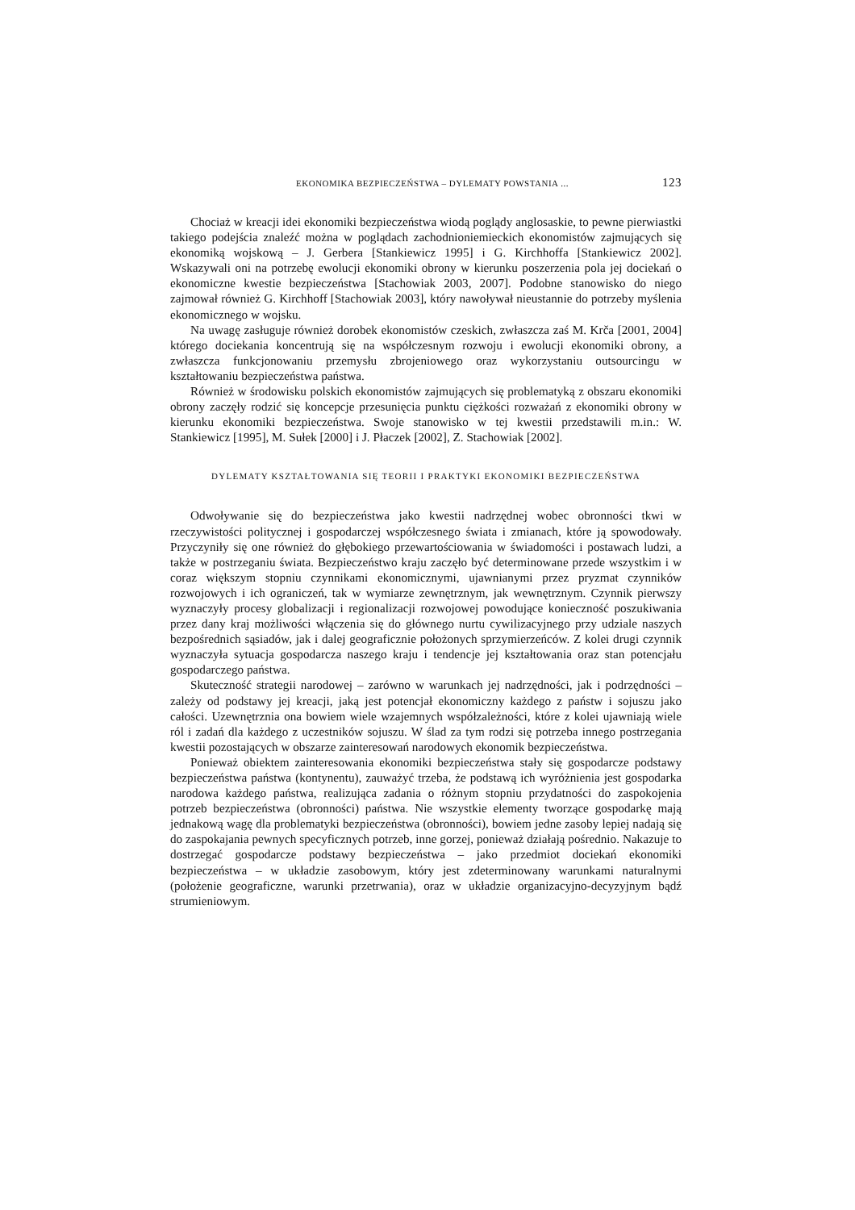EKONOMIKA BEZPIECZEŃSTWA – DYLEMATY POWSTANIA ... 123
Chociaż w kreacji idei ekonomiki bezpieczeństwa wiodą poglądy anglosaskie, to pewne pierwiastki takiego podejścia znaleźć można w poglądach zachodnioniemieckich ekonomistów zajmujących się ekonomiką wojskową – J. Gerbera [Stankiewicz 1995] i G. Kirchhoffa [Stankiewicz 2002]. Wskazywali oni na potrzebę ewolucji ekonomiki obrony w kierunku poszerzenia pola jej dociekań o ekonomiczne kwestie bezpieczeństwa [Stachowiak 2003, 2007]. Podobne stanowisko do niego zajmował również G. Kirchhoff [Stachowiak 2003], który nawoływał nieustannie do potrzeby myślenia ekonomicznego w wojsku.
Na uwagę zasługuje również dorobek ekonomistów czeskich, zwłaszcza zaś M. Krča [2001, 2004] którego dociekania koncentrują się na współczesnym rozwoju i ewolucji ekonomiki obrony, a zwłaszcza funkcjonowaniu przemysłu zbrojeniowego oraz wykorzystaniu outsourcingu w kształtowaniu bezpieczeństwa państwa.
Również w środowisku polskich ekonomistów zajmujących się problematyką z obszaru ekonomiki obrony zaczęły rodzić się koncepcje przesunięcia punktu ciężkości rozważań z ekonomiki obrony w kierunku ekonomiki bezpieczeństwa. Swoje stanowisko w tej kwestii przedstawili m.in.: W. Stankiewicz [1995], M. Sułek [2000] i J. Płaczek [2002], Z. Stachowiak [2002].
DYLEMATY KSZTAŁTOWANIA SIĘ TEORII I PRAKTYKI EKONOMIKI BEZPIECZEŃSTWA
Odwoływanie się do bezpieczeństwa jako kwestii nadrzędnej wobec obronności tkwi w rzeczywistości politycznej i gospodarczej współczesnego świata i zmianach, które ją spowodowały. Przyczyniły się one również do głębokiego przewartościowania w świadomości i postawach ludzi, a także w postrzeganiu świata. Bezpieczeństwo kraju zaczęło być determinowane przede wszystkim i w coraz większym stopniu czynnikami ekonomicznymi, ujawnianymi przez pryzmat czynników rozwojowych i ich ograniczeń, tak w wymiarze zewnętrznym, jak wewnętrznym. Czynnik pierwszy wyznaczyły procesy globalizacji i regionalizacji rozwojowej powodujące konieczność poszukiwania przez dany kraj możliwości włączenia się do głównego nurtu cywilizacyjnego przy udziale naszych bezpośrednich sąsiadów, jak i dalej geograficznie położonych sprzymierzeńców. Z kolei drugi czynnik wyznaczyła sytuacja gospodarcza naszego kraju i tendencje jej kształtowania oraz stan potencjału gospodarczego państwa.
Skuteczność strategii narodowej – zarówno w warunkach jej nadrzędności, jak i podrzędności – zależy od podstawy jej kreacji, jaką jest potencjał ekonomiczny każdego z państw i sojuszu jako całości. Uzewnętrznia ona bowiem wiele wzajemnych współzależności, które z kolei ujawniają wiele ról i zadań dla każdego z uczestników sojuszu. W ślad za tym rodzi się potrzeba innego postrzegania kwestii pozostających w obszarze zainteresowań narodowych ekonomik bezpieczeństwa.
Ponieważ obiektem zainteresowania ekonomiki bezpieczeństwa stały się gospodarcze podstawy bezpieczeństwa państwa (kontynentu), zauważyć trzeba, że podstawą ich wyróżnienia jest gospodarka narodowa każdego państwa, realizująca zadania o różnym stopniu przydatności do zaspokojenia potrzeb bezpieczeństwa (obronności) państwa. Nie wszystkie elementy tworzące gospodarkę mają jednakową wagę dla problematyki bezpieczeństwa (obronności), bowiem jedne zasoby lepiej nadają się do zaspokajania pewnych specyficznych potrzeb, inne gorzej, ponieważ działają pośrednio. Nakazuje to dostrzegać gospodarcze podstawy bezpieczeństwa – jako przedmiot dociekań ekonomiki bezpieczeństwa – w układzie zasobowym, który jest zdeterminowany warunkami naturalnymi (położenie geograficzne, warunki przetrwania), oraz w układzie organizacyjno-decyzyjnym bądź strumieniowym.